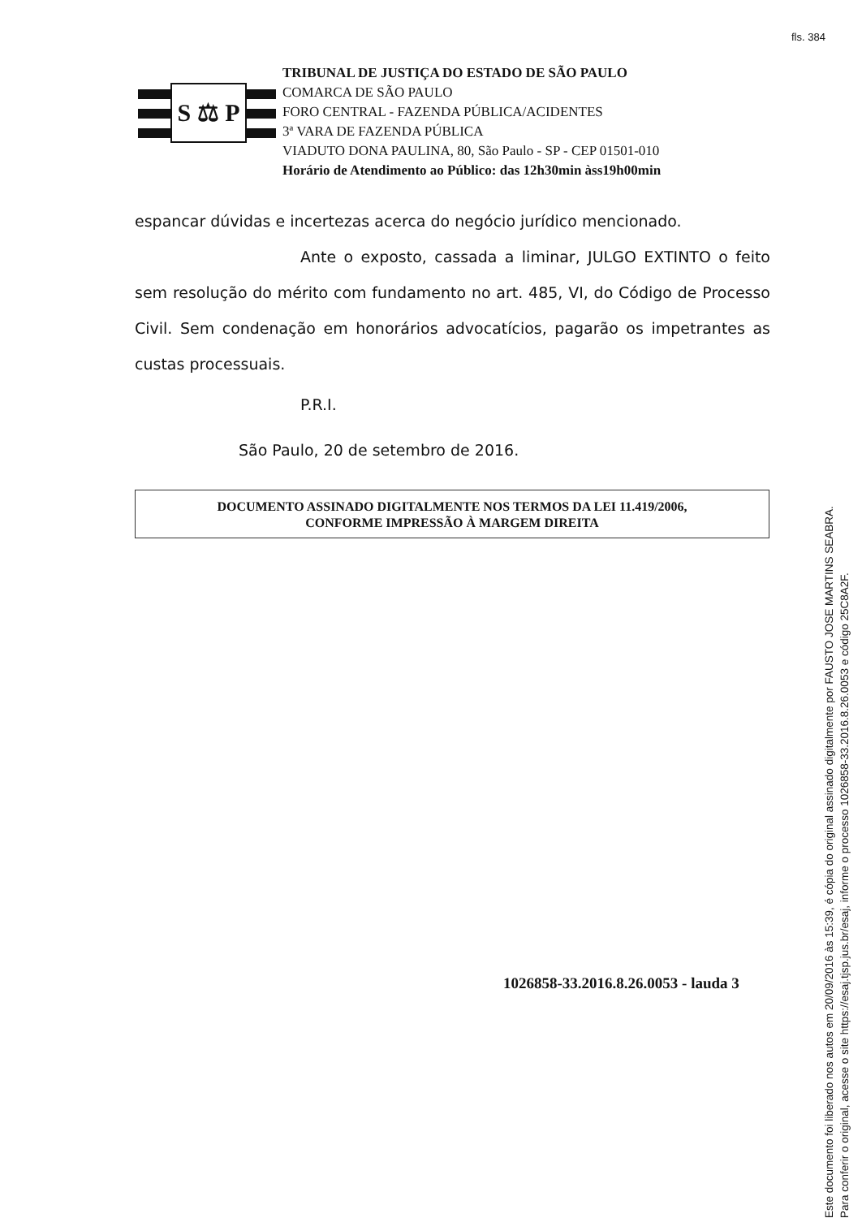fls. 384
S ⚖ P
TRIBUNAL DE JUSTIÇA DO ESTADO DE SÃO PAULO
COMARCA DE SÃO PAULO
FORO CENTRAL - FAZENDA PÚBLICA/ACIDENTES
3ª VARA DE FAZENDA PÚBLICA
VIADUTO DONA PAULINA, 80, São Paulo - SP - CEP 01501-010
Horário de Atendimento ao Público: das 12h30min àss19h00min
espancar dúvidas e incertezas acerca do negócio jurídico mencionado.
Ante o exposto, cassada a liminar, JULGO EXTINTO o feito sem resolução do mérito com fundamento no art. 485, VI, do Código de Processo Civil. Sem condenação em honorários advocatícios, pagarão os impetrantes as custas processuais.
P.R.I.
São Paulo, 20 de setembro de 2016.
DOCUMENTO ASSINADO DIGITALMENTE NOS TERMOS DA LEI 11.419/2006,
CONFORME IMPRESSÃO À MARGEM DIREITA
1026858-33.2016.8.26.0053 - lauda 3
Este documento foi liberado nos autos em 20/09/2016 às 15:39, é cópia do original assinado digitalmente por FAUSTO JOSE MARTINS SEABRA.
Para conferir o original, acesse o site https://esaj.tjsp.jus.br/esaj, informe o processo 1026858-33.2016.8.26.0053 e código 25C8A2F.